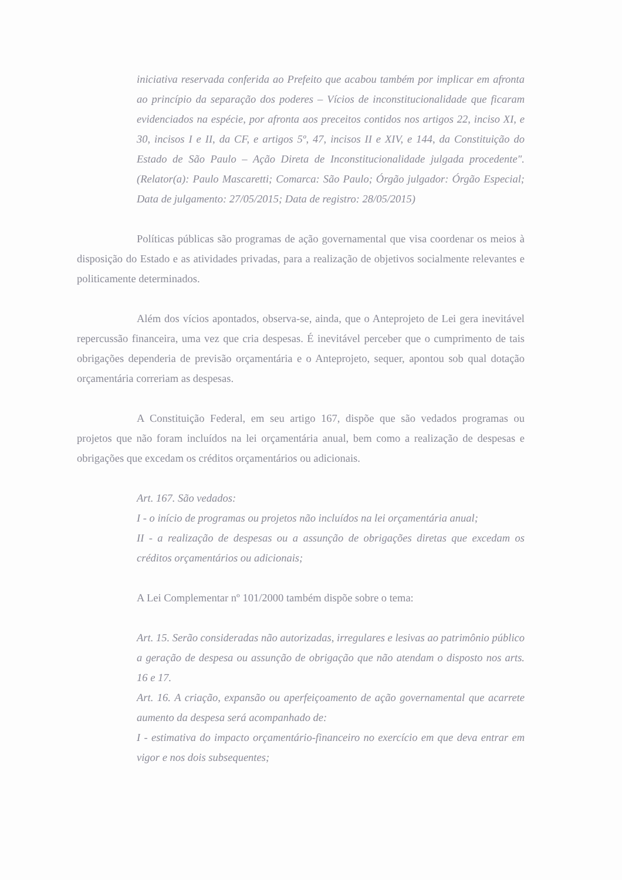iniciativa reservada conferida ao Prefeito que acabou também por implicar em afronta ao princípio da separação dos poderes – Vícios de inconstitucionalidade que ficaram evidenciados na espécie, por afronta aos preceitos contidos nos artigos 22, inciso XI, e 30, incisos I e II, da CF, e artigos 5º, 47, incisos II e XIV, e 144, da Constituição do Estado de São Paulo – Ação Direta de Inconstitucionalidade julgada procedente". (Relator(a): Paulo Mascaretti; Comarca: São Paulo; Órgão julgador: Órgão Especial; Data de julgamento: 27/05/2015; Data de registro: 28/05/2015)
Políticas públicas são programas de ação governamental que visa coordenar os meios à disposição do Estado e as atividades privadas, para a realização de objetivos socialmente relevantes e politicamente determinados.
Além dos vícios apontados, observa-se, ainda, que o Anteprojeto de Lei gera inevitável repercussão financeira, uma vez que cria despesas. É inevitável perceber que o cumprimento de tais obrigações dependeria de previsão orçamentária e o Anteprojeto, sequer, apontou sob qual dotação orçamentária correriam as despesas.
A Constituição Federal, em seu artigo 167, dispõe que são vedados programas ou projetos que não foram incluídos na lei orçamentária anual, bem como a realização de despesas e obrigações que excedam os créditos orçamentários ou adicionais.
Art. 167. São vedados:
I - o início de programas ou projetos não incluídos na lei orçamentária anual;
II - a realização de despesas ou a assunção de obrigações diretas que excedam os créditos orçamentários ou adicionais;
A Lei Complementar nº 101/2000 também dispõe sobre o tema:
Art. 15. Serão consideradas não autorizadas, irregulares e lesivas ao patrimônio público a geração de despesa ou assunção de obrigação que não atendam o disposto nos arts. 16 e 17.
Art. 16. A criação, expansão ou aperfeiçoamento de ação governamental que acarrete aumento da despesa será acompanhado de:
I - estimativa do impacto orçamentário-financeiro no exercício em que deva entrar em vigor e nos dois subsequentes;